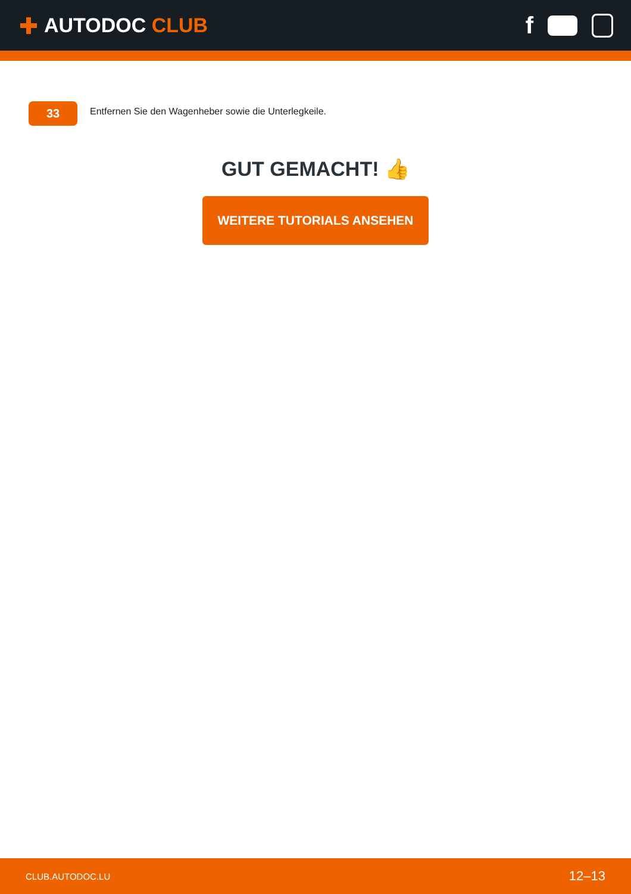AUTODOC CLUB
f
33
Entfernen Sie den Wagenheber sowie die Unterlegkeile.
GUT GEMACHT! 👍
WEITERE TUTORIALS ANSEHEN
CLUB.AUTODOC.LU 12–13